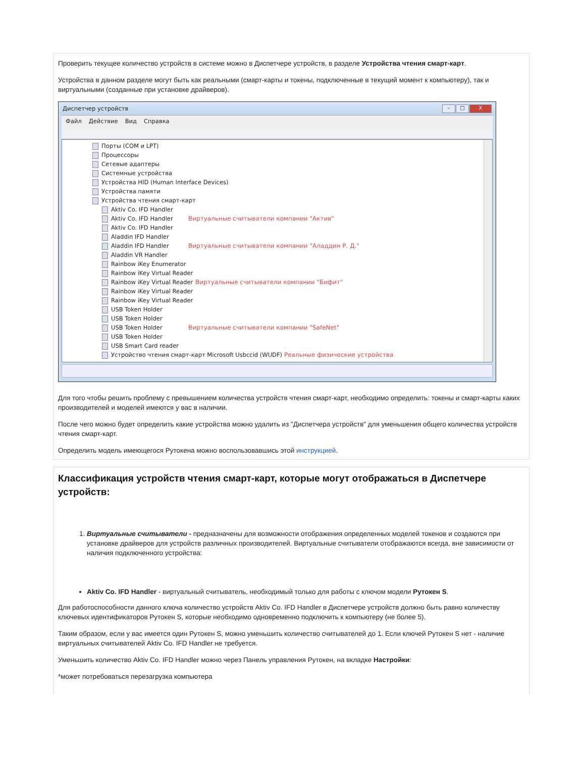Проверить текущее количество устройств в системе можно в Диспетчере устройств, в разделе Устройства чтения смарт-карт.
Устройства в данном разделе могут быть как реальными (смарт-карты и токены, подключенные в текущий момент к компьютеру), так и виртуальными (созданные при установке драйверов).
Диспетчер устройств – □ X
Файл Действие Вид Справка
Порты (COM и LPT)
Процессоры
Сетевые адаптеры
Системные устройства
Устройства HID (Human Interface Devices)
Устройства памяти
Устройства чтения смарт-карт
Aktiv Co. IFD Handler
Aktiv Co. IFD Handler Виртуальные считыватели компании "Актив"
Aktiv Co. IFD Handler
Aladdin IFD Handler
Aladdin IFD Handler Виртуальные считыватели компании "Аладдин Р. Д."
Aladdin VR Handler
Rainbow iKey Enumerator
Rainbow iKey Virtual Reader
Rainbow iKey Virtual Reader Виртуальные считыватели компании "Бифит"
Rainbow iKey Virtual Reader
Rainbow iKey Virtual Reader
USB Token Holder
USB Token Holder
USB Token Holder Виртуальные считыватели компании "SafeNet"
USB Token Holder
USB Smart Card reader
Устройство чтения смарт-карт Microsoft Usbccid (WUDF) Реальные физические устройства
Для того чтобы решить проблему с превышением количества устройств чтения смарт-карт, необходимо определить: токены и смарт-карты каких производителей и моделей имеются у вас в наличии.
После чего можно будет определить какие устройства можно удалить из "Диспетчера устройств" для уменьшения общего количества устройств чтения смарт-карт.
Определить модель имеющегося Рутокена можно воспользовавшись этой инструкцией.
Классификация устройств чтения смарт-карт, которые могут отображаться в Диспетчере устройств:
1. Виртуальные считыватели - предназначены для возможности отображения определенных моделей токенов и создаются при установке драйверов для устройств различных производителей. Виртуальные считыватели отображаются всегда, вне зависимости от наличия подключенного устройства:
Aktiv Co. IFD Handler - виртуальный считыватель, необходимый только для работы с ключом модели Рутокен S.
Для работоспособности данного ключа количество устройств Aktiv Co. IFD Handler в Диспетчере устройств должно быть равно количеству ключевых идентификаторов Рутокен S, которые необходимо одновременно подключить к компьютеру (не более 5).
Таким образом, если у вас имеется один Рутокен S, можно уменьшить количество считывателей до 1. Если ключей Рутокен S нет - наличие виртуальных считывателей Aktiv Co. IFD Handler не требуется.
Уменьшить количество Aktiv Co. IFD Handler можно через Панель управления Рутокен, на вкладке Настройки:
*может потребоваться перезагрузка компьютера